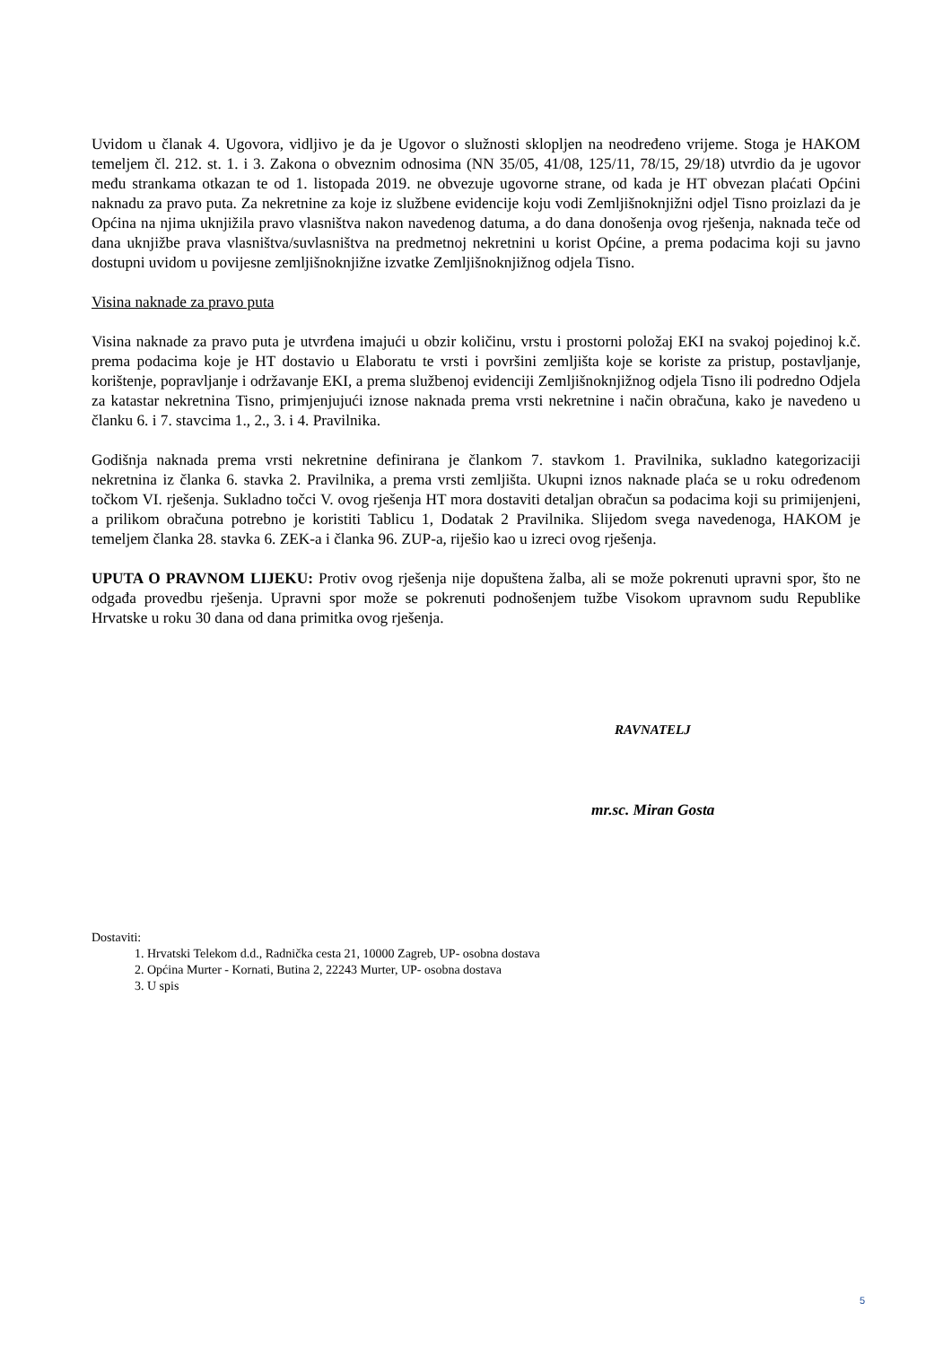Uvidom u članak 4. Ugovora, vidljivo je da je Ugovor o služnosti sklopljen na neodređeno vrijeme. Stoga je HAKOM temeljem čl. 212. st. 1. i 3. Zakona o obveznim odnosima (NN 35/05, 41/08, 125/11, 78/15, 29/18) utvrdio da je ugovor među strankama otkazan te od 1. listopada 2019. ne obvezuje ugovorne strane, od kada je HT obvezan plaćati Općini naknadu za pravo puta. Za nekretnine za koje iz službene evidencije koju vodi Zemljišnoknjižni odjel Tisno proizlazi da je Općina na njima uknjižila pravo vlasništva nakon navedenog datuma, a do dana donošenja ovog rješenja, naknada teče od dana uknjižbe prava vlasništva/suvlasništva na predmetnoj nekretnini u korist Općine, a prema podacima koji su javno dostupni uvidom u povijesne zemljišnoknjižne izvatke Zemljišnoknjižnog odjela Tisno.
Visina naknade za pravo puta
Visina naknade za pravo puta je utvrđena imajući u obzir količinu, vrstu i prostorni položaj EKI na svakoj pojedinoj k.č. prema podacima koje je HT dostavio u Elaboratu te vrsti i površini zemljišta koje se koriste za pristup, postavljanje, korištenje, popravljanje i održavanje EKI, a prema službenoj evidenciji Zemljišnoknjižnog odjela Tisno ili podredno Odjela za katastar nekretnina Tisno, primjenjujući iznose naknada prema vrsti nekretnine i način obračuna, kako je navedeno u članku 6. i 7. stavcima 1., 2., 3. i 4. Pravilnika.
Godišnja naknada prema vrsti nekretnine definirana je člankom 7. stavkom 1. Pravilnika, sukladno kategorizaciji nekretnina iz članka 6. stavka 2. Pravilnika, a prema vrsti zemljišta. Ukupni iznos naknade plaća se u roku određenom točkom VI. rješenja. Sukladno točci V. ovog rješenja HT mora dostaviti detaljan obračun sa podacima koji su primijenjeni, a prilikom obračuna potrebno je koristiti Tablicu 1, Dodatak 2 Pravilnika. Slijedom svega navedenoga, HAKOM je temeljem članka 28. stavka 6. ZEK-a i članka 96. ZUP-a, riješio kao u izreci ovog rješenja.
UPUTA O PRAVNOM LIJEKU: Protiv ovog rješenja nije dopuštena žalba, ali se može pokrenuti upravni spor, što ne odgađa provedbu rješenja. Upravni spor može se pokrenuti podnošenjem tužbe Visokom upravnom sudu Republike Hrvatske u roku 30 dana od dana primitka ovog rješenja.
RAVNATELJ
mr.sc. Miran Gosta
Dostaviti:
1. Hrvatski Telekom d.d., Radnička cesta 21, 10000 Zagreb, UP- osobna dostava
2. Općina Murter - Kornati, Butina 2, 22243 Murter, UP- osobna dostava
3. U spis
5